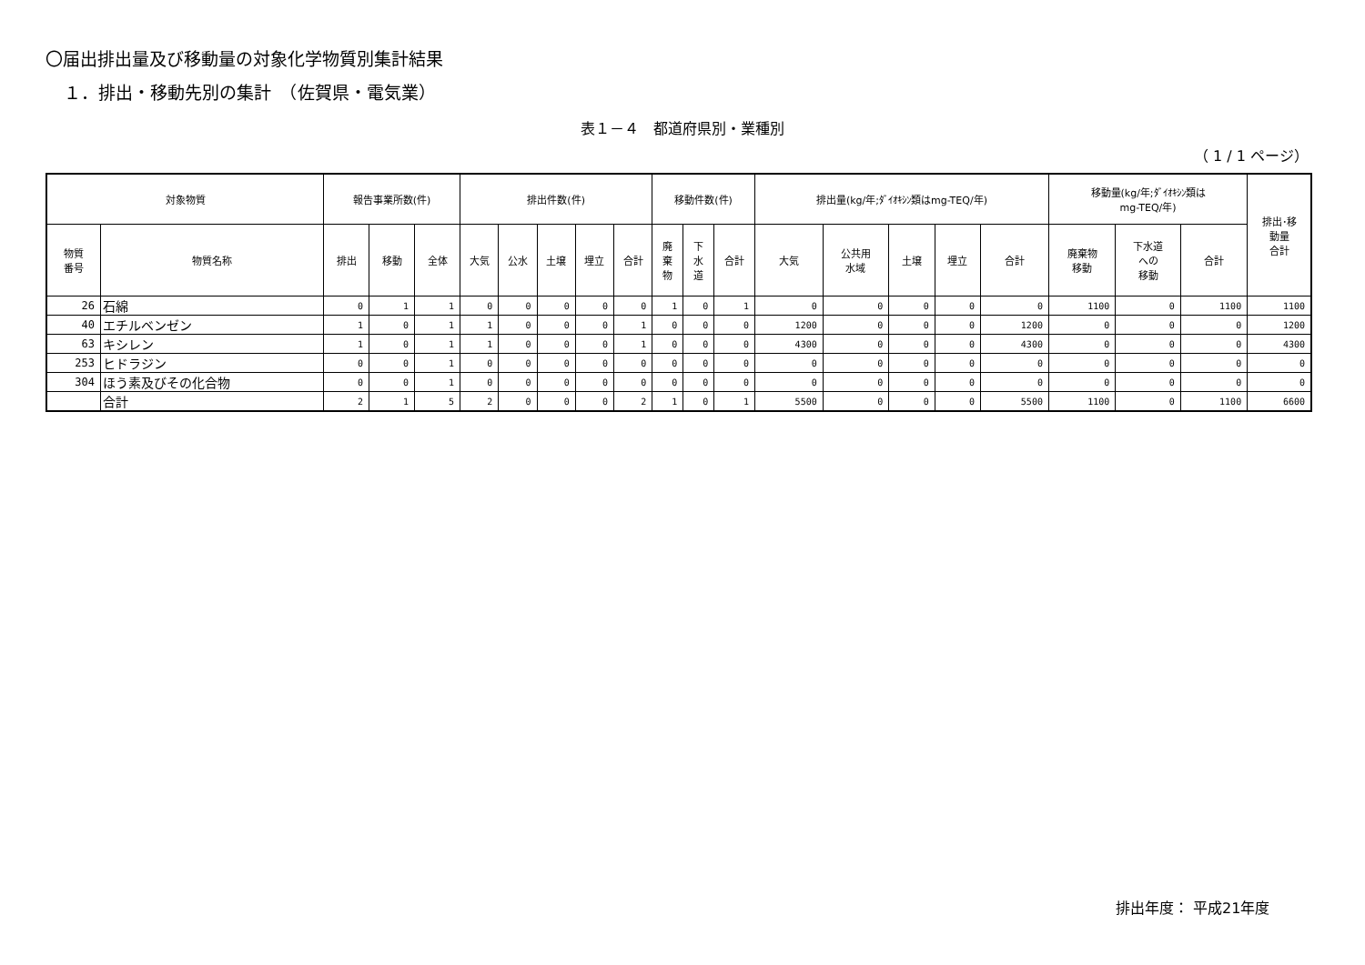〇届出排出量及び移動量の対象化学物質別集計結果
１．排出・移動先別の集計　（佐賀県・電気業）
表１－４　都道府県別・業種別
（ 1 / 1 ページ）
| 対象物質 | | 報告事業所数(件) | | | 排出件数(件) | | | | | 移動件数(件) | | | 排出量(kg/年;ﾀﾞｲｵｷｼﾝ類はmg-TEQ/年) | | | | | 移動量(kg/年;ﾀﾞｲｵｷｼﾝ類は mg-TEQ/年) | | | 排出･移 動量 合計 |
| --- | --- | --- | --- | --- | --- | --- | --- | --- | --- | --- | --- | --- | --- | --- | --- | --- | --- | --- | --- | --- | --- |
| 物質 番号 | 物質名称 | 排出 | 移動 | 全体 | 大気 | 公水 | 土壌 | 埋立 | 合計 | 廃 棄 物 | 下 水 道 | 合計 | 大気 | 公共用 水域 | 土壌 | 埋立 | 合計 | 廃棄物 移動 | 下水道 への 移動 | 合計 | |
| 26 | 石綿 | 0 | 1 | 1 | 0 | 0 | 0 | 0 | 0 | 1 | 0 | 1 | 0 | 0 | 0 | 0 | 0 | 1100 | 0 | 1100 | 1100 |
| 40 | エチルベンゼン | 1 | 0 | 1 | 1 | 0 | 0 | 0 | 1 | 0 | 0 | 0 | 1200 | 0 | 0 | 0 | 1200 | 0 | 0 | 0 | 1200 |
| 63 | キシレン | 1 | 0 | 1 | 1 | 0 | 0 | 0 | 1 | 0 | 0 | 0 | 4300 | 0 | 0 | 0 | 4300 | 0 | 0 | 0 | 4300 |
| 253 | ヒドラジン | 0 | 0 | 1 | 0 | 0 | 0 | 0 | 0 | 0 | 0 | 0 | 0 | 0 | 0 | 0 | 0 | 0 | 0 | 0 | 0 |
| 304 | ほう素及びその化合物 | 0 | 0 | 1 | 0 | 0 | 0 | 0 | 0 | 0 | 0 | 0 | 0 | 0 | 0 | 0 | 0 | 0 | 0 | 0 | 0 |
| | 合計 | 2 | 1 | 5 | 2 | 0 | 0 | 0 | 2 | 1 | 0 | 1 | 5500 | 0 | 0 | 0 | 5500 | 1100 | 0 | 1100 | 6600 |
排出年度： 平成21年度